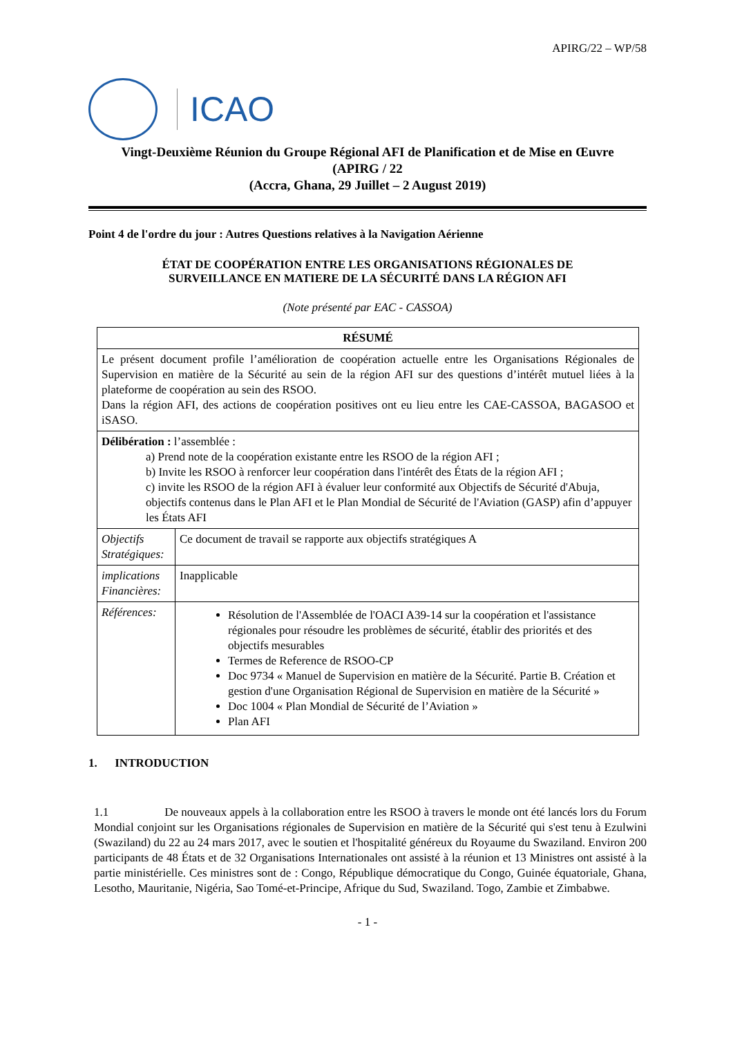APIRG/22 – WP/58
ICAO
Vingt-Deuxième Réunion du Groupe Régional AFI de Planification et de Mise en Œuvre
(APIRG / 22
(Accra, Ghana, 29 Juillet – 2 August 2019)
Point 4 de l'ordre du jour : Autres Questions relatives à la Navigation Aérienne
ÉTAT DE COOPÉRATION ENTRE LES ORGANISATIONS RÉGIONALES DE
SURVEILLANCE EN MATIERE DE LA SÉCURITÉ DANS LA RÉGION AFI
(Note présenté par EAC - CASSOA)
| RÉSUMÉ | |
| --- | --- |
| Le présent document profile l’amélioration de coopération actuelle entre les Organisations Régionales de Supervision en matière de la Sécurité au sein de la région AFI sur des questions d’intérêt mutuel liées à la plateforme de coopération au sein des RSOO. Dans la région AFI, des actions de coopération positives ont eu lieu entre les CAE-CASSOA, BAGASOO et iSASO. | |
| Délibération : l’assemblée : a) Prend note de la coopération existante entre les RSOO de la région AFI ; b) Invite les RSOO à renforcer leur coopération dans l'intérêt des États de la région AFI ; c) invite les RSOO de la région AFI à évaluer leur conformité aux Objectifs de Sécurité d'Abuja, objectifs contenus dans le Plan AFI et le Plan Mondial de Sécurité de l'Aviation (GASP) afin d’appuyer les États AFI | |
| Objectifs Stratégiques: | Ce document de travail se rapporte aux objectifs stratégiques A |
| implications Financières: | Inapplicable |
| Références: | Résolution de l'Assemblée de l'OACI A39-14 sur la coopération et l'assistance régionales pour résoudre les problèmes de sécurité, établir des priorités et des objectifs mesurables Termes de Reference de RSOO-CP Doc 9734 « Manuel de Supervision en matière de la Sécurité. Partie B. Création et gestion d'une Organisation Régional de Supervision en matière de la Sécurité » Doc 1004 « Plan Mondial de Sécurité de l’Aviation » Plan AFI |
1. INTRODUCTION
1.1 De nouveaux appels à la collaboration entre les RSOO à travers le monde ont été lancés lors du Forum Mondial conjoint sur les Organisations régionales de Supervision en matière de la Sécurité qui s'est tenu à Ezulwini (Swaziland) du 22 au 24 mars 2017, avec le soutien et l'hospitalité généreux du Royaume du Swaziland. Environ 200 participants de 48 États et de 32 Organisations Internationales ont assisté à la réunion et 13 Ministres ont assisté à la partie ministérielle. Ces ministres sont de : Congo, République démocratique du Congo, Guinée équatoriale, Ghana, Lesotho, Mauritanie, Nigéria, Sao Tomé-et-Principe, Afrique du Sud, Swaziland. Togo, Zambie et Zimbabwe.
- 1 -